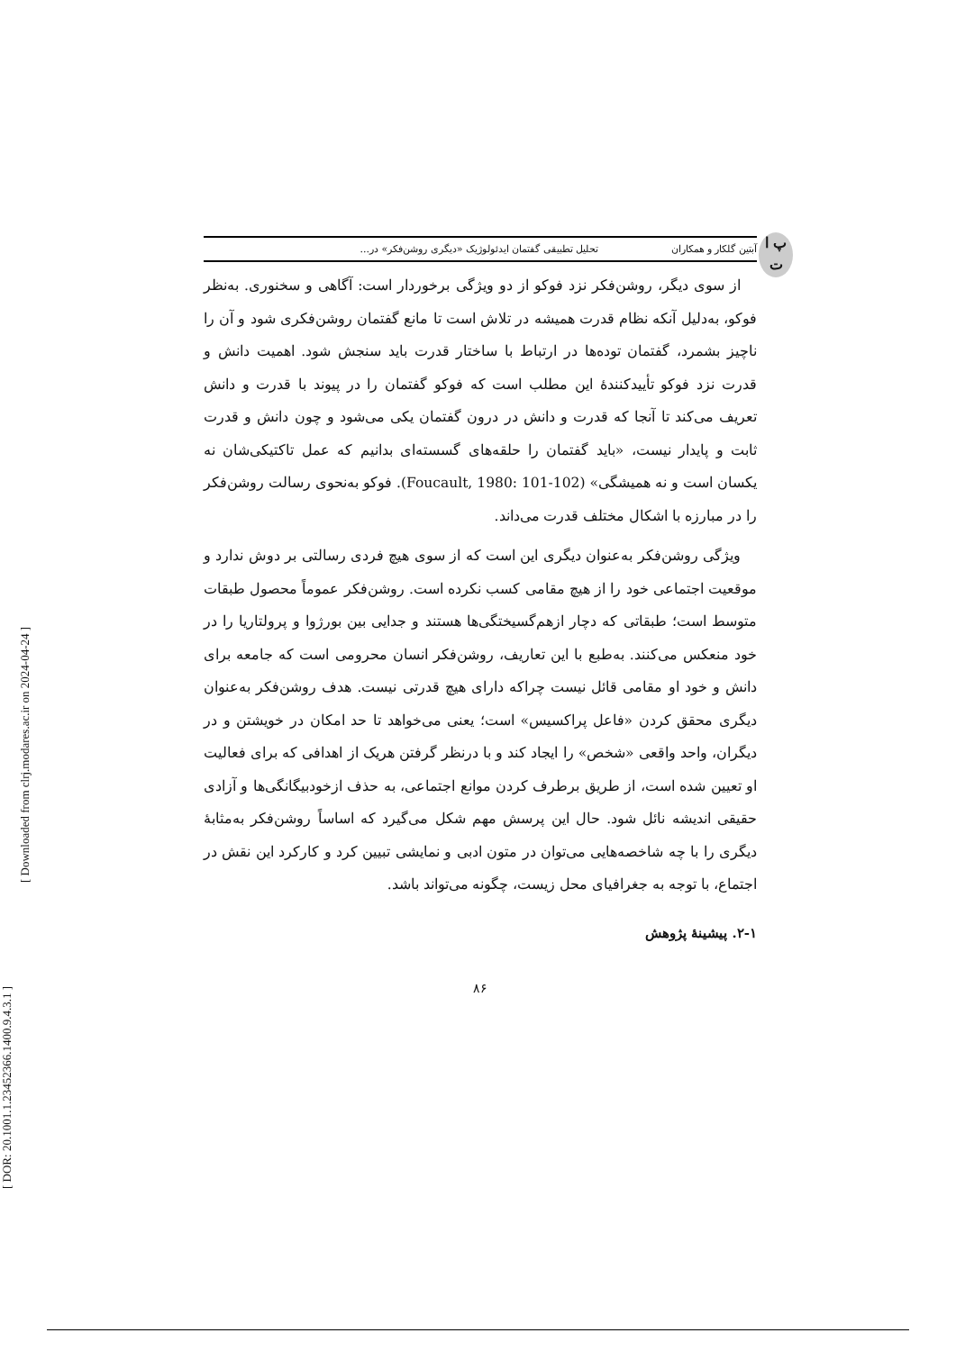[ DOR: 20.1001.1.23452366.1400.9.4.3.1 ]
[ Downloaded from clrj.modares.ac.ir on 2024-04-24 ]
پ ا ت
آبتین گلکار و همکاران تحلیل تطبیقی گفتمان ایدئولوژیک «دیگری روشن‌فکر» در...
از سوی دیگر، روشن‌فکر نزد فوکو از دو ویژگی برخوردار است: آگاهی و سخنوری. به‌نظر فوکو، به‌دلیل آنکه نظام قدرت همیشه در تلاش است تا مانع گفتمان روشن‌فکری شود و آن را ناچیز بشمرد، گفتمان توده‌ها در ارتباط با ساختار قدرت باید سنجش شود. اهمیت دانش و قدرت نزد فوکو تأییدکنندهٔ این مطلب است که فوکو گفتمان را در پیوند با قدرت و دانش تعریف می‌کند تا آنجا که قدرت و دانش در درون گفتمان یکی می‌شود و چون دانش و قدرت ثابت و پایدار نیست، «باید گفتمان را حلقه‌های گسسته‌ای بدانیم که عمل تاکتیکی‌شان نه یکسان است و نه همیشگی» (Foucault, 1980: 101-102). فوکو به‌نحوی رسالت روشن‌فکر را در مبارزه با اشکال مختلف قدرت می‌داند.
ویژگی روشن‌فکر به‌عنوان دیگری این است که از سوی هیچ فردی رسالتی بر دوش ندارد و موقعیت اجتماعی خود را از هیچ مقامی کسب نکرده است. روشن‌فکر عموماً محصول طبقات متوسط است؛ طبقاتی که دچار ازهم‌گسیختگی‌ها هستند و جدایی بین بورژوا و پرولتاریا را در خود منعکس می‌کنند. به‌طبع با این تعاریف، روشن‌فکر انسان محرومی است که جامعه برای دانش و خود او مقامی قائل نیست چراکه دارای هیچ قدرتی نیست. هدف روشن‌فکر به‌عنوان دیگری محقق کردن «فاعل پراکسیس» است؛ یعنی می‌خواهد تا حد امکان در خویشتن و در دیگران، واحد واقعی «شخص» را ایجاد کند و با درنظر گرفتن هریک از اهدافی که برای فعالیت او تعیین شده است، از طریق برطرف کردن موانع اجتماعی، به حذف ازخودبیگانگی‌ها و آزادی حقیقی اندیشه نائل شود. حال این پرسش مهم شکل می‌گیرد که اساساً روشن‌فکر به‌مثابهٔ دیگری را با چه شاخصه‌هایی می‌توان در متون ادبی و نمایشی تبیین کرد و کارکرد این نقش در اجتماع، با توجه به جغرافیای محل زیست، چگونه می‌تواند باشد.
۲-۱. پیشینهٔ پژوهش
۸۶